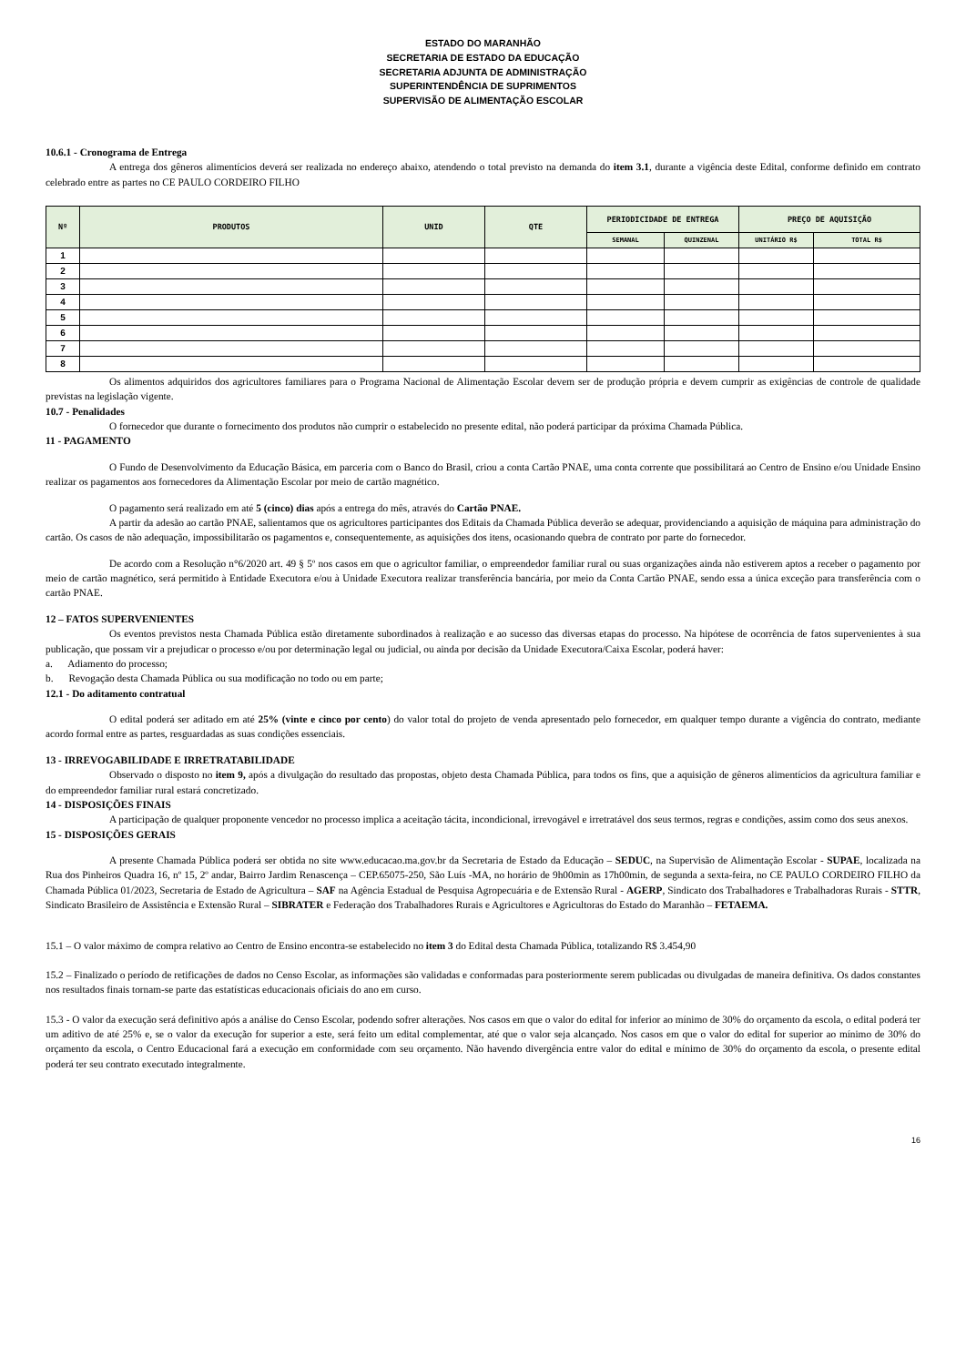ESTADO DO MARANHÃO
SECRETARIA DE ESTADO DA EDUCAÇÃO
SECRETARIA ADJUNTA DE ADMINISTRAÇÃO
SUPERINTENDÊNCIA DE SUPRIMENTOS
SUPERVISÃO DE ALIMENTAÇÃO ESCOLAR
10.6.1 - Cronograma de Entrega
A entrega dos gêneros alimentícios deverá ser realizada no endereço abaixo, atendendo o total previsto na demanda do item 3.1, durante a vigência deste Edital, conforme definido em contrato celebrado entre as partes no CE PAULO CORDEIRO FILHO
| Nº | PRODUTOS | UNID | QTE | PERIODICIDADE DE ENTREGA | | PREÇO DE AQUISIÇÃO | |
| --- | --- | --- | --- | --- | --- | --- | --- |
| | | | | SEMANAL | QUINZENAL | UNITÁRIO R$ | TOTAL R$ |
| 1 | | | | | | | |
| 2 | | | | | | | |
| 3 | | | | | | | |
| 4 | | | | | | | |
| 5 | | | | | | | |
| 6 | | | | | | | |
| 7 | | | | | | | |
| 8 | | | | | | | |
Os alimentos adquiridos dos agricultores familiares para o Programa Nacional de Alimentação Escolar devem ser de produção própria e devem cumprir as exigências de controle de qualidade previstas na legislação vigente.
10.7 - Penalidades
O fornecedor que durante o fornecimento dos produtos não cumprir o estabelecido no presente edital, não poderá participar da próxima Chamada Pública.
11 - PAGAMENTO
O Fundo de Desenvolvimento da Educação Básica, em parceria com o Banco do Brasil, criou a conta Cartão PNAE, uma conta corrente que possibilitará ao Centro de Ensino e/ou Unidade Ensino realizar os pagamentos aos fornecedores da Alimentação Escolar por meio de cartão magnético.
O pagamento será realizado em até 5 (cinco) dias após a entrega do mês, através do Cartão PNAE.
A partir da adesão ao cartão PNAE, salientamos que os agricultores participantes dos Editais da Chamada Pública deverão se adequar, providenciando a aquisição de máquina para administração do cartão. Os casos de não adequação, impossibilitarão os pagamentos e, consequentemente, as aquisições dos itens, ocasionando quebra de contrato por parte do fornecedor.
De acordo com a Resolução n°6/2020 art. 49 § 5º nos casos em que o agricultor familiar, o empreendedor familiar rural ou suas organizações ainda não estiverem aptos a receber o pagamento por meio de cartão magnético, será permitido à Entidade Executora e/ou à Unidade Executora realizar transferência bancária, por meio da Conta Cartão PNAE, sendo essa a única exceção para transferência com o cartão PNAE.
12 – FATOS SUPERVENIENTES
Os eventos previstos nesta Chamada Pública estão diretamente subordinados à realização e ao sucesso das diversas etapas do processo. Na hipótese de ocorrência de fatos supervenientes à sua publicação, que possam vir a prejudicar o processo e/ou por determinação legal ou judicial, ou ainda por decisão da Unidade Executora/Caixa Escolar, poderá haver:
a. Adiamento do processo;
b. Revogação desta Chamada Pública ou sua modificação no todo ou em parte;
12.1 - Do aditamento contratual
O edital poderá ser aditado em até 25% (vinte e cinco por cento) do valor total do projeto de venda apresentado pelo fornecedor, em qualquer tempo durante a vigência do contrato, mediante acordo formal entre as partes, resguardadas as suas condições essenciais.
13 - IRREVOGABILIDADE E IRRETRATABILIDADE
Observado o disposto no item 9, após a divulgação do resultado das propostas, objeto desta Chamada Pública, para todos os fins, que a aquisição de gêneros alimentícios da agricultura familiar e do empreendedor familiar rural estará concretizado.
14 - DISPOSIÇÕES FINAIS
A participação de qualquer proponente vencedor no processo implica a aceitação tácita, incondicional, irrevogável e irretratável dos seus termos, regras e condições, assim como dos seus anexos.
15 - DISPOSIÇÕES GERAIS
A presente Chamada Pública poderá ser obtida no site www.educacao.ma.gov.br da Secretaria de Estado da Educação – SEDUC, na Supervisão de Alimentação Escolar - SUPAE, localizada na Rua dos Pinheiros Quadra 16, nº 15, 2º andar, Bairro Jardim Renascença – CEP.65075-250, São Luís -MA, no horário de 9h00min as 17h00min, de segunda a sexta-feira, no CE PAULO CORDEIRO FILHO da Chamada Pública 01/2023, Secretaria de Estado de Agricultura – SAF na Agência Estadual de Pesquisa Agropecuária e de Extensão Rural - AGERP, Sindicato dos Trabalhadores e Trabalhadoras Rurais - STTR, Sindicato Brasileiro de Assistência e Extensão Rural – SIBRATER e Federação dos Trabalhadores Rurais e Agricultores e Agricultoras do Estado do Maranhão – FETAEMA.
15.1 – O valor máximo de compra relativo ao Centro de Ensino encontra-se estabelecido no item 3 do Edital desta Chamada Pública, totalizando R$ 3.454,90
15.2 – Finalizado o período de retificações de dados no Censo Escolar, as informações são validadas e conformadas para posteriormente serem publicadas ou divulgadas de maneira definitiva. Os dados constantes nos resultados finais tornam-se parte das estatísticas educacionais oficiais do ano em curso.
15.3 - O valor da execução será definitivo após a análise do Censo Escolar, podendo sofrer alterações. Nos casos em que o valor do edital for inferior ao mínimo de 30% do orçamento da escola, o edital poderá ter um aditivo de até 25% e, se o valor da execução for superior a este, será feito um edital complementar, até que o valor seja alcançado. Nos casos em que o valor do edital for superior ao mínimo de 30% do orçamento da escola, o Centro Educacional fará a execução em conformidade com seu orçamento. Não havendo divergência entre valor do edital e mínimo de 30% do orçamento da escola, o presente edital poderá ter seu contrato executado integralmente.
16